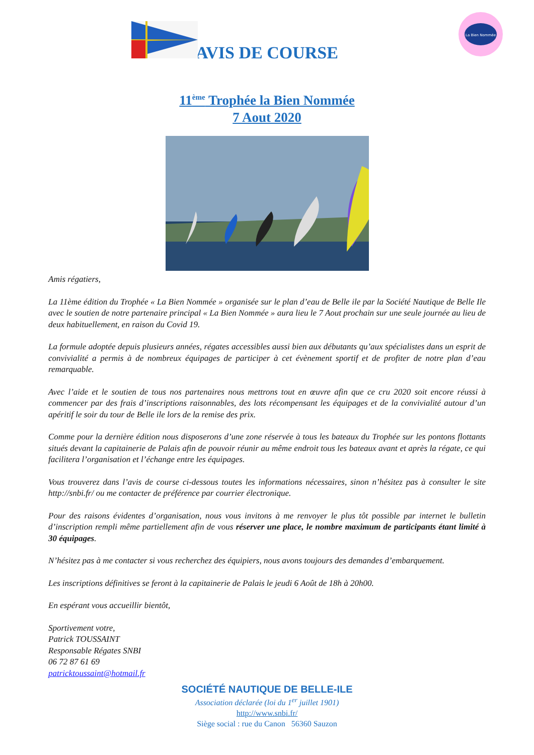La Bien Nommée
AVIS DE COURSE
11<sup>ème</sup> Trophée la Bien Nommée
7 Aout 2020
Amis régatiers,
La 11ème édition du Trophée « La Bien Nommée » organisée sur le plan d’eau de Belle ile par la Société Nautique de Belle Ile avec le soutien de notre partenaire principal « La Bien Nommée » aura lieu le 7 Aout prochain sur une seule journée au lieu de deux habituellement, en raison du Covid 19.
La formule adoptée depuis plusieurs années, régates accessibles aussi bien aux débutants qu’aux spécialistes dans un esprit de convivialité a permis à de nombreux équipages de participer à cet évènement sportif et de profiter de notre plan d’eau remarquable.
Avec l’aide et le soutien de tous nos partenaires nous mettrons tout en œuvre afin que ce cru 2020 soit encore réussi à commencer par des frais d’inscriptions raisonnables, des lots récompensant les équipages et de la convivialité autour d’un apéritif le soir du tour de Belle ile lors de la remise des prix.
Comme pour la dernière édition nous disposerons d’une zone réservée à tous les bateaux du Trophée sur les pontons flottants situés devant la capitainerie de Palais afin de pouvoir réunir au même endroit tous les bateaux avant et après la régate, ce qui facilitera l’organisation et l’échange entre les équipages.
Vous trouverez dans l’avis de course ci-dessous toutes les informations nécessaires, sinon n’hésitez pas à consulter le site http://snbi.fr/ ou me contacter de préférence par courrier électronique.
Pour des raisons évidentes d’organisation, nous vous invitons à me renvoyer le plus tôt possible par internet le bulletin d’inscription rempli même partiellement afin de vous réserver une place, le nombre maximum de participants étant limité à 30 équipages.
N’hésitez pas à me contacter si vous recherchez des équipiers, nous avons toujours des demandes d’embarquement.
Les inscriptions définitives se feront à la capitainerie de Palais le jeudi 6 Août de 18h à 20h00.
En espérant vous accueillir bientôt,
Sportivement votre,
Patrick TOUSSAINT
Responsable Régates SNBI
06 72 87 61 69
patricktoussaint@hotmail.fr
SOCIÉTÉ NAUTIQUE DE BELLE-ILE
Association déclarée (loi du 1<sup>er</sup> juillet 1901)
http://www.snbi.fr/
Siège social : rue du Canon 56360 Sauzon